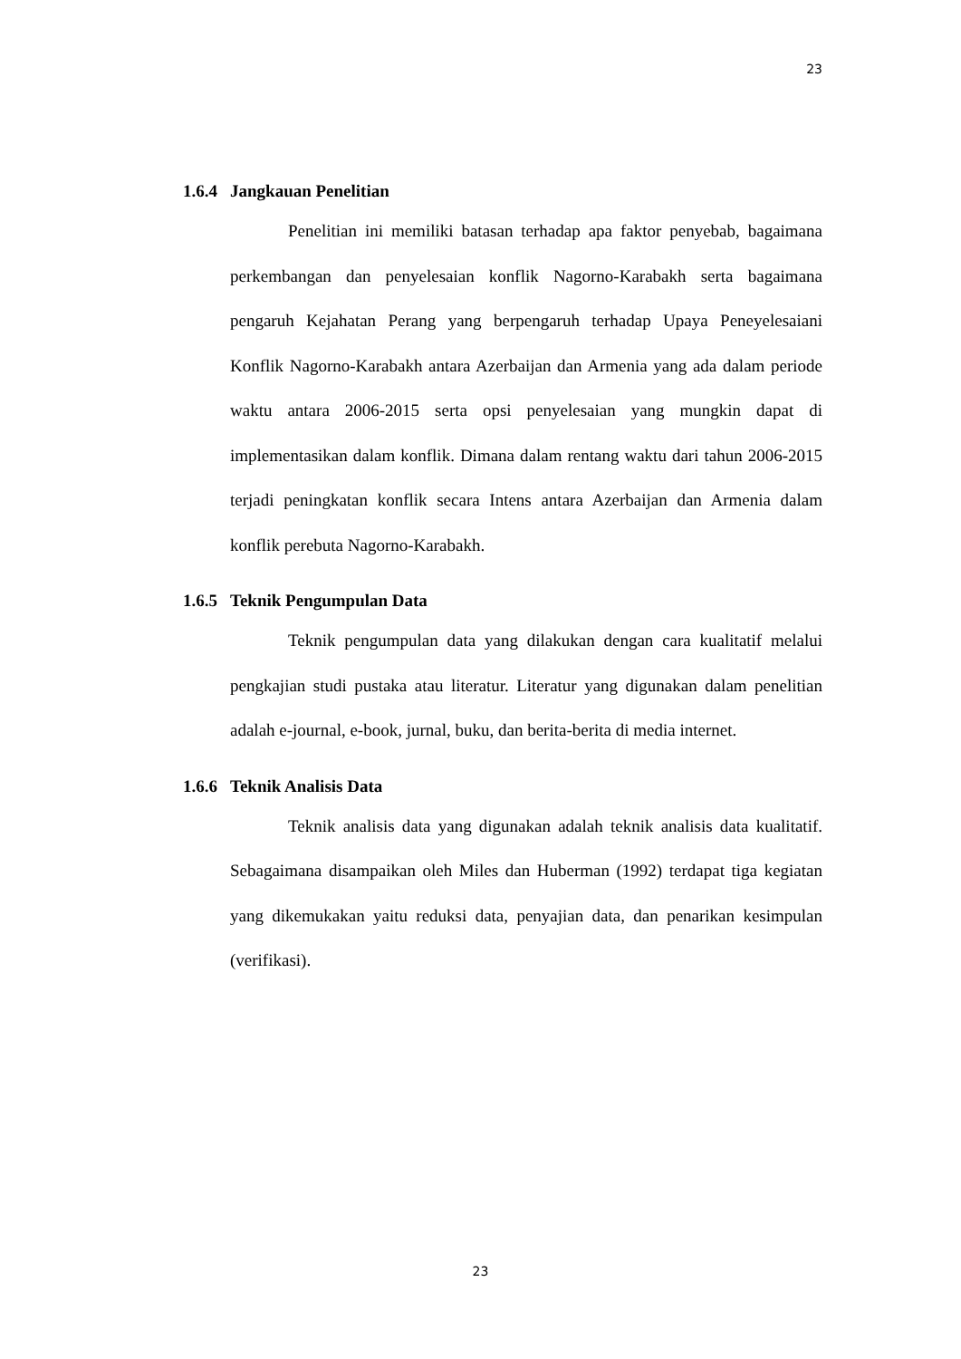23
1.6.4 Jangkauan Penelitian
Penelitian ini memiliki batasan terhadap apa faktor penyebab, bagaimana perkembangan dan penyelesaian konflik Nagorno-Karabakh serta bagaimana pengaruh Kejahatan Perang yang berpengaruh terhadap Upaya Peneyelesaiani Konflik Nagorno-Karabakh antara Azerbaijan dan Armenia yang ada dalam periode waktu antara 2006-2015 serta opsi penyelesaian yang mungkin dapat di implementasikan dalam konflik. Dimana dalam rentang waktu dari tahun 2006-2015 terjadi peningkatan konflik secara Intens antara Azerbaijan dan Armenia dalam konflik perebuta Nagorno-Karabakh.
1.6.5 Teknik Pengumpulan Data
Teknik pengumpulan data yang dilakukan dengan cara kualitatif melalui pengkajian studi pustaka atau literatur. Literatur yang digunakan dalam penelitian adalah e-journal, e-book, jurnal, buku, dan berita-berita di media internet.
1.6.6 Teknik Analisis Data
Teknik analisis data yang digunakan adalah teknik analisis data kualitatif. Sebagaimana disampaikan oleh Miles dan Huberman (1992) terdapat tiga kegiatan yang dikemukakan yaitu reduksi data, penyajian data, dan penarikan kesimpulan (verifikasi).
23